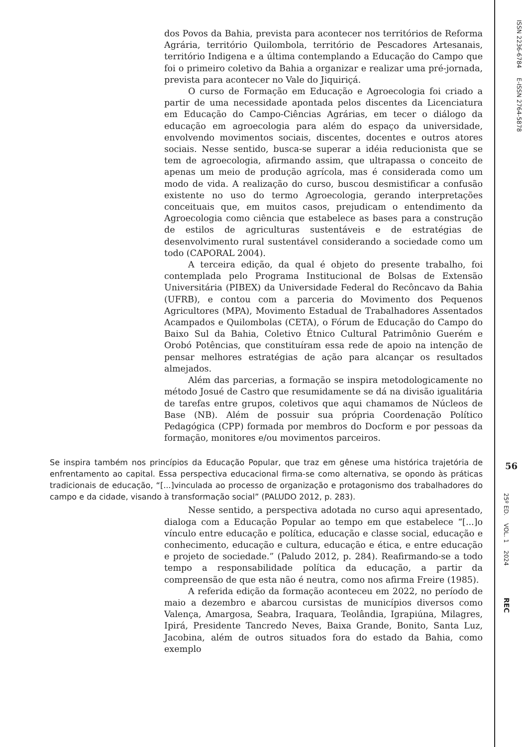dos Povos da Bahia, prevista para acontecer nos territórios de Reforma Agrária, território Quilombola, território de Pescadores Artesanais, território Indigena e a última contemplando a Educação do Campo que foi o primeiro coletivo da Bahia a organizar e realizar uma pré-jornada, prevista para acontecer no Vale do Jiquiriçá.
O curso de Formação em Educação e Agroecologia foi criado a partir de uma necessidade apontada pelos discentes da Licenciatura em Educação do Campo-Ciências Agrárias, em tecer o diálogo da educação em agroecologia para além do espaço da universidade, envolvendo movimentos sociais, discentes, docentes e outros atores sociais. Nesse sentido, busca-se superar a idéia reducionista que se tem de agroecologia, afirmando assim, que ultrapassa o conceito de apenas um meio de produção agrícola, mas é considerada como um modo de vida. A realização do curso, buscou desmistificar a confusão existente no uso do termo Agroecologia, gerando interpretações conceituais que, em muitos casos, prejudicam o entendimento da Agroecologia como ciência que estabelece as bases para a construção de estilos de agriculturas sustentáveis e de estratégias de desenvolvimento rural sustentável considerando a sociedade como um todo (CAPORAL 2004).
A terceira edição, da qual é objeto do presente trabalho, foi contemplada pelo Programa Institucional de Bolsas de Extensão Universitária (PIBEX) da Universidade Federal do Recôncavo da Bahia (UFRB), e contou com a parceria do Movimento dos Pequenos Agricultores (MPA), Movimento Estadual de Trabalhadores Assentados Acampados e Quilombolas (CETA), o Fórum de Educação do Campo do Baixo Sul da Bahia, Coletivo Étnico Cultural Patrimônio Guerém e Orobó Potências, que constituíram essa rede de apoio na intenção de pensar melhores estratégias de ação para alcançar os resultados almejados.
Além das parcerias, a formação se inspira metodologicamente no método Josué de Castro que resumidamente se dá na divisão igualitária de tarefas entre grupos, coletivos que aqui chamamos de Núcleos de Base (NB). Além de possuir sua própria Coordenação Político Pedagógica (CPP) formada por membros do Docform e por pessoas da formação, monitores e/ou movimentos parceiros.
Se inspira também nos princípios da Educação Popular, que traz em gênese uma histórica trajetória de enfrentamento ao capital. Essa perspectiva educacional firma-se como alternativa, se opondo às práticas tradicionais de educação, “[...]vinculada ao processo de organização e protagonismo dos trabalhadores do campo e da cidade, visando à transformação social” (PALUDO 2012, p. 283).
Nesse sentido, a perspectiva adotada no curso aqui apresentado, dialoga com a Educação Popular ao tempo em que estabelece “[...]o vínculo entre educação e política, educação e classe social, educação e conhecimento, educação e cultura, educação e ética, e entre educação e projeto de sociedade.” (Paludo 2012, p. 284). Reafirmando-se a todo tempo a responsabilidade política da educação, a partir da compreensão de que esta não é neutra, como nos afirma Freire (1985).
A referida edição da formação aconteceu em 2022, no período de maio a dezembro e abarcou cursistas de municípios diversos como Valença, Amargosa, Seabra, Iraquara, Teolândia, Igrapiúna, Milagres, Ipirá, Presidente Tancredo Neves, Baixa Grande, Bonito, Santa Luz, Jacobina, além de outros situados fora do estado da Bahia, como exemplo
ISSN 2236-6784 E-ISSN 2764-5878
56
25º ED. VOL. 1 2024
REC